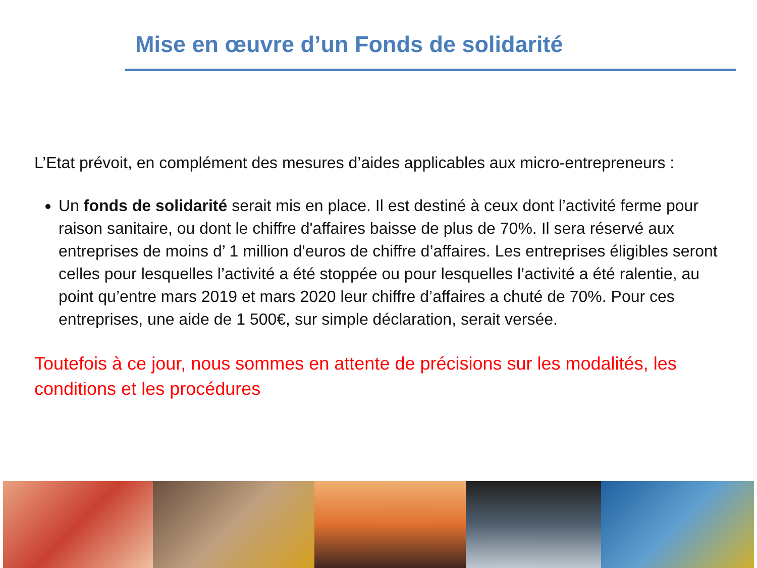Mise en œuvre d’un Fonds de solidarité
L’Etat prévoit, en complément des mesures d’aides applicables aux micro-entrepreneurs :
Un fonds de solidarité serait mis en place. Il est destiné à ceux dont l’activité ferme pour raison sanitaire, ou dont le chiffre d'affaires baisse de plus de 70%. Il sera réservé aux entreprises de moins d’ 1 million d'euros de chiffre d’affaires. Les entreprises éligibles seront celles pour lesquelles l’activité a été stoppée ou pour lesquelles l’activité a été ralentie, au point qu’entre mars 2019 et mars 2020 leur chiffre d’affaires a chuté de 70%. Pour ces entreprises, une aide de 1 500€, sur simple déclaration, serait versée.
Toutefois à ce jour, nous sommes en attente de précisions sur les modalités, les conditions et les procédures